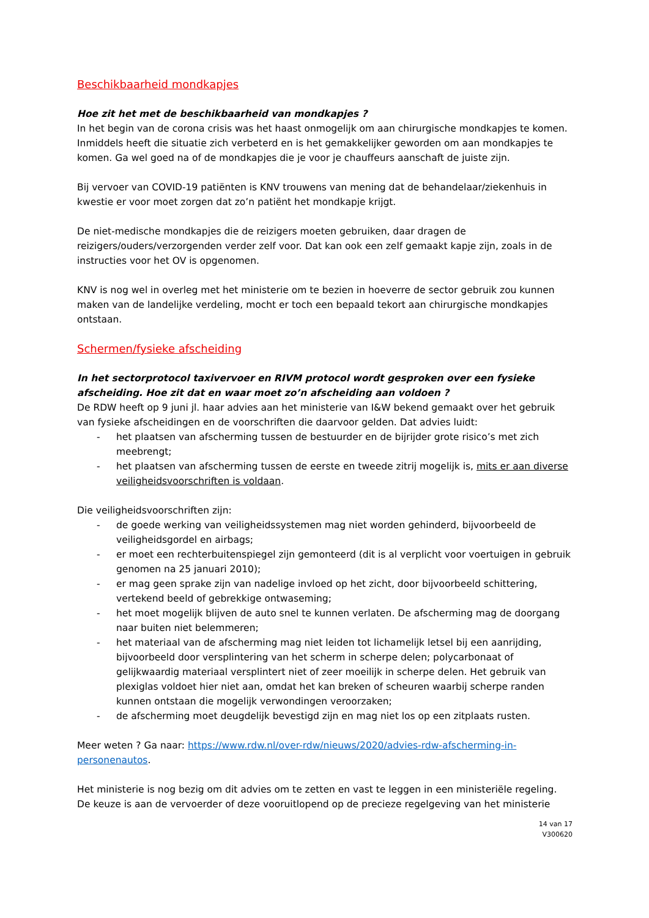Beschikbaarheid mondkapjes
Hoe zit het met de beschikbaarheid van mondkapjes ?
In het begin van de corona crisis was het haast onmogelijk om aan chirurgische mondkapjes te komen. Inmiddels heeft die situatie zich verbeterd en is het gemakkelijker geworden om aan mondkapjes te komen. Ga wel goed na of de mondkapjes die je voor je chauffeurs aanschaft de juiste zijn.
Bij vervoer van COVID-19 patiënten is KNV trouwens van mening dat de behandelaar/ziekenhuis in kwestie er voor moet zorgen dat zo’n patiënt het mondkapje krijgt.
De niet-medische mondkapjes die de reizigers moeten gebruiken, daar dragen de reizigers/ouders/verzorgenden verder zelf voor. Dat kan ook een zelf gemaakt kapje zijn, zoals in de instructies voor het OV is opgenomen.
KNV is nog wel in overleg met het ministerie om te bezien in hoeverre de sector gebruik zou kunnen maken van de landelijke verdeling, mocht er toch een bepaald tekort aan chirurgische mondkapjes ontstaan.
Schermen/fysieke afscheiding
In het sectorprotocol taxivervoer en RIVM protocol wordt gesproken over een fysieke afscheiding. Hoe zit dat en waar moet zo’n afscheiding aan voldoen ?
De RDW heeft op 9 juni jl. haar advies aan het ministerie van I&W bekend gemaakt over het gebruik van fysieke afscheidingen en de voorschriften die daarvoor gelden. Dat advies luidt:
- het plaatsen van afscherming tussen de bestuurder en de bijrijder grote risico’s met zich meebrengt;
- het plaatsen van afscherming tussen de eerste en tweede zitrij mogelijk is, mits er aan diverse veiligheidsvoorschriften is voldaan.
Die veiligheidsvoorschriften zijn:
- de goede werking van veiligheidssystemen mag niet worden gehinderd, bijvoorbeeld de veiligheidsgordel en airbags;
- er moet een rechterbuitenspiegel zijn gemonteerd (dit is al verplicht voor voertuigen in gebruik genomen na 25 januari 2010);
- er mag geen sprake zijn van nadelige invloed op het zicht, door bijvoorbeeld schittering, vertekend beeld of gebrekkige ontwaseming;
- het moet mogelijk blijven de auto snel te kunnen verlaten. De afscherming mag de doorgang naar buiten niet belemmeren;
- het materiaal van de afscherming mag niet leiden tot lichamelijk letsel bij een aanrijding, bijvoorbeeld door versplintering van het scherm in scherpe delen; polycarbonaat of gelijkwaardig materiaal versplintert niet of zeer moeilijk in scherpe delen. Het gebruik van plexiglas voldoet hier niet aan, omdat het kan breken of scheuren waarbij scherpe randen kunnen ontstaan die mogelijk verwondingen veroorzaken;
- de afscherming moet deugdelijk bevestigd zijn en mag niet los op een zitplaats rusten.
Meer weten ? Ga naar: https://www.rdw.nl/over-rdw/nieuws/2020/advies-rdw-afscherming-in-personenautos.
Het ministerie is nog bezig om dit advies om te zetten en vast te leggen in een ministeriële regeling. De keuze is aan de vervoerder of deze vooruitlopend op de precieze regelgeving van het ministerie
14 van 17
V300620